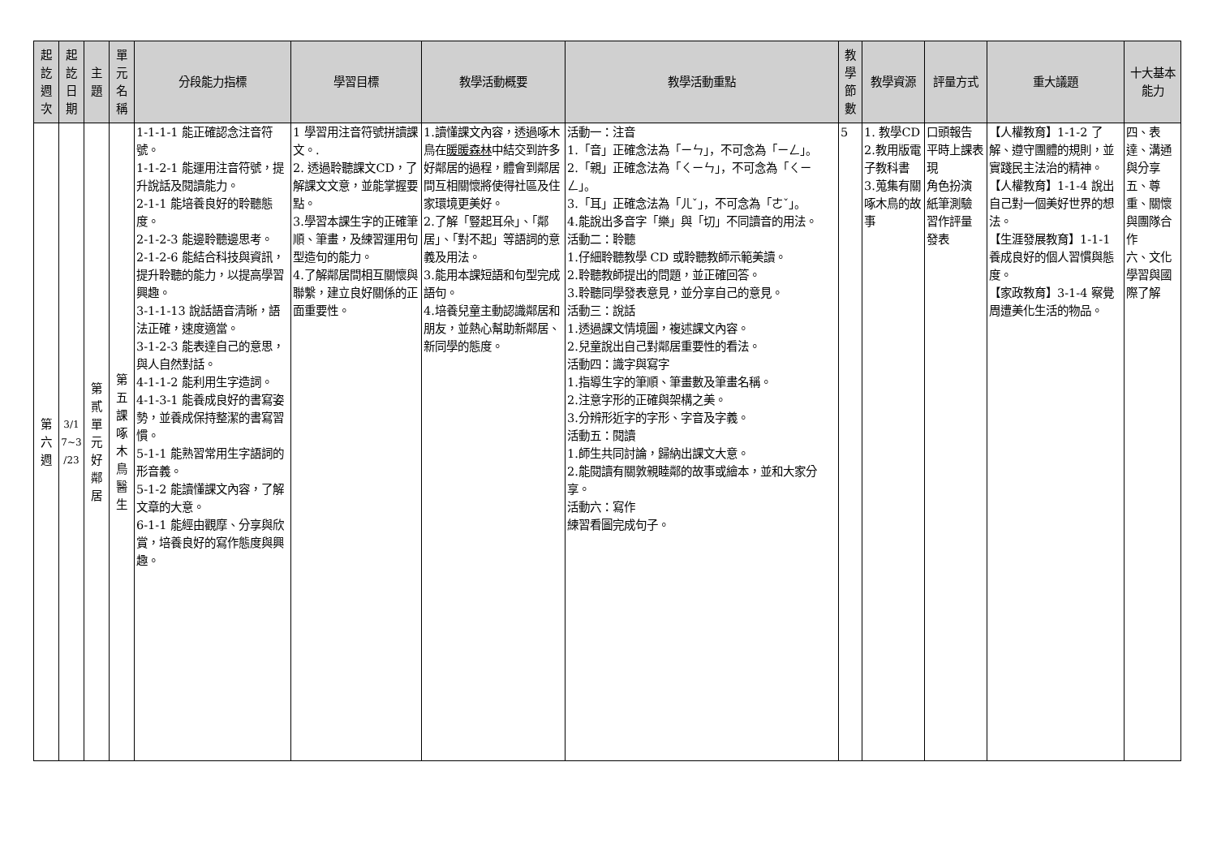| 起 訖 週 次 | 起 訖 日 期 | 主 題 | 單 元 名 稱 | 分段能力指標 | 學習目標 | 教學活動概要 | 教學活動重點 | 教 學 節 數 | 教學資源 | 評量方式 | 重大議題 | 十大基本能力 |
| --- | --- | --- | --- | --- | --- | --- | --- | --- | --- | --- | --- | --- |
| 第 六 週 | 3/1 7~3 /23 | 第 貳 單 元 好 鄰 居 | 第 五 課 啄 木 鳥 醫 生 | 1-1-1-1 能正確認念注音符號。 1-1-2-1 能運用注音符號，提升說話及閱讀能力。 2-1-1 能培養良好的聆聽態度。 2-1-2-3 能邊聆聽邊思考。 2-1-2-6 能結合科技與資訊，提升聆聽的能力，以提高學習興趣。 3-1-1-13 說話語音清晰，語法正確，速度適當。 3-1-2-3 能表達自己的意思，與人自然對話。 4-1-1-2 能利用生字造詞。 4-1-3-1 能養成良好的書寫姿勢，並養成保持整潔的書寫習慣。 5-1-1 能熟習常用生字語詞的形音義。 5-1-2 能讀懂課文內容，了解文章的大意。 6-1-1 能經由觀摩、分享與欣賞，培養良好的寫作態度與興趣。 | 1 學習用注音符號拼讀課文。. 2. 透過聆聽課文CD，了解課文文意，並能掌握要點。 3.學習本課生字的正確筆順、筆畫，及練習運用句型造句的能力。 4.了解鄰居間相互關懷與聯繫，建立良好關係的正面重要性。 | 1.讀懂課文內容，透過啄木鳥在 暖暖森林 中結交到許多好鄰居的過程，體會到鄰居間互相關懷將使得社區及住家環境更美好。 2.了解「豎起耳朵」、「鄰居」、「對不起」等語詞的意義及用法。 3.能用本課短語和句型完成語句。 4.培養兒童主動認識鄰居和朋友，並熱心幫助新鄰居、新同學的態度。 | 活動一：注音 1.「音」正確念法為「ㄧㄣ」，不可念為「ㄧㄥ」。 2.「親」正確念法為「ㄑㄧㄣ」，不可念為「ㄑㄧㄥ」。 3.「耳」正確念法為「ㄦˇ」，不可念為「ㄜˇ」。 4.能說出多音字「樂」與「切」不同讀音的用法。 活動二：聆聽 1.仔細聆聽教學 CD 或聆聽教師示範美讀。 2.聆聽教師提出的問題，並正確回答。 3.聆聽同學發表意見，並分享自己的意見。 活動三：說話 1.透過課文情境圖，複述課文內容。 2.兒童說出自己對鄰居重要性的看法。 活動四：識字與寫字 1.指導生字的筆順、筆畫數及筆畫名稱。 2.注意字形的正確與架構之美。 3.分辨形近字的字形、字音及字義。 活動五：閱讀 1.師生共同討論，歸納出課文大意。 2.能閱讀有關敦親睦鄰的故事或繪本，並和大家分享。 活動六：寫作 練習看圖完成句子。 | 5 | 1. 教學CD 2.教用版電子教科書 3.蒐集有關啄木鳥的故事 | 口頭報告 平時上課表現 角色扮演 紙筆測驗 習作評量 發表 | 【人權教育】1-1-2 了解、遵守團體的規則，並實踐民主法治的精神。 【人權教育】1-1-4 說出自己對一個美好世界的想法。 【生涯發展教育】1-1-1 養成良好的個人習慣與態度。 【家政教育】3-1-4 察覺周遭美化生活的物品。 | 四、表達、溝通與分享 五、尊重、關懷與團隊合作 六、文化學習與國際了解 |